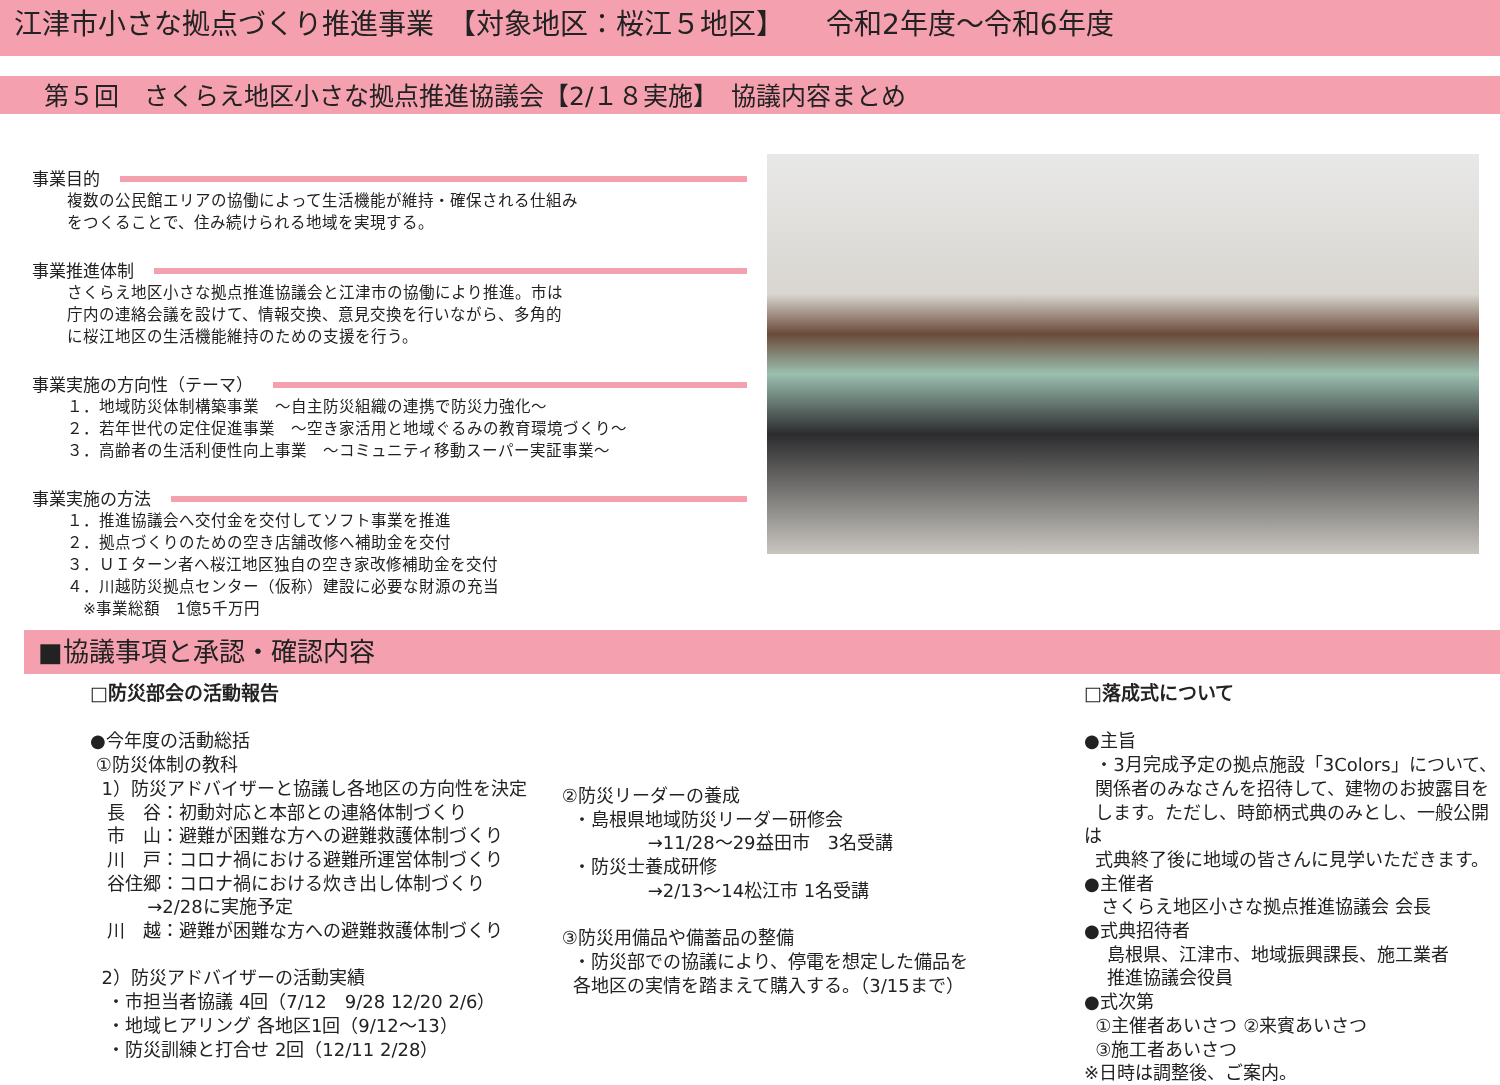江津市小さな拠点づくり推進事業　【対象地区：桜江５地区】　　令和2年度～令和6年度
第５回　さくらえ地区小さな拠点推進協議会【2/１８実施】　協議内容まとめ
事業目的
複数の公民館エリアの協働によって生活機能が維持・確保される仕組み
をつくることで、住み続けられる地域を実現する。
事業推進体制
さくらえ地区小さな拠点推進協議会と江津市の協働により推進。市は
庁内の連絡会議を設けて、情報交換、意見交換を行いながら、多角的
に桜江地区の生活機能維持のための支援を行う。
事業実施の方向性（テーマ）
１．地域防災体制構築事業　～自主防災組織の連携で防災力強化～
２．若年世代の定住促進事業　～空き家活用と地域ぐるみの教育環境づくり～
３．高齢者の生活利便性向上事業　～コミュニティ移動スーパー実証事業～
事業実施の方法
１．推進協議会へ交付金を交付してソフト事業を推進
２．拠点づくりのための空き店舗改修へ補助金を交付
３．ＵＩターン者へ桜江地区独自の空き家改修補助金を交付
４．川越防災拠点センター（仮称）建設に必要な財源の充当
　※事業総額　1億5千万円
■協議事項と承認・確認内容
□防災部会の活動報告
●今年度の活動総括
①防災体制の教科
1）防災アドバイザーと協議し各地区の方向性を決定
長　谷：初動対応と本部との連絡体制づくり
市　山：避難が困難な方への避難救護体制づくり
川　戸：コロナ禍における避難所運営体制づくり
谷住郷：コロナ禍における炊き出し体制づくり
→2/28に実施予定
川　越：避難が困難な方への避難救護体制づくり
2）防災アドバイザーの活動実績
・市担当者協議 4回（7/12　9/28 12/20 2/6）
・地域ヒアリング 各地区1回（9/12～13）
・防災訓練と打合せ 2回（12/11 2/28）
②防災リーダーの養成
・島根県地域防災リーダー研修会
→11/28～29益田市　3名受講
・防災士養成研修
→2/13～14松江市 1名受講
③防災用備品や備蓄品の整備
・防災部での協議により、停電を想定した備品を
各地区の実情を踏まえて購入する。（3/15まで）
□落成式について
●主旨
・3月完成予定の拠点施設「3Colors」について、
関係者のみなさんを招待して、建物のお披露目を
します。ただし、時節柄式典のみとし、一般公開は
式典終了後に地域の皆さんに見学いただきます。
●主催者
さくらえ地区小さな拠点推進協議会 会長
●式典招待者
島根県、江津市、地域振興課長、施工業者
推進協議会役員
●式次第
①主催者あいさつ ②来賓あいさつ
③施工者あいさつ
※日時は調整後、ご案内。